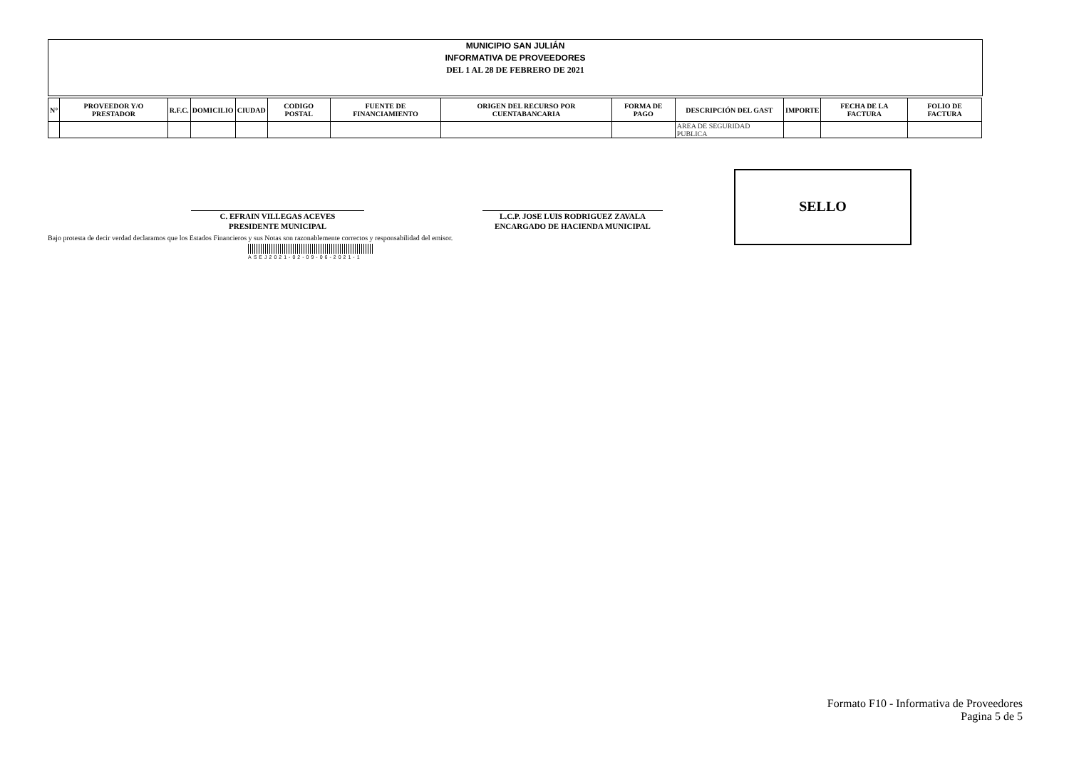MUNICIPIO SAN JULIÁN
INFORMATIVA DE PROVEEDORES
DEL 1 AL 28 DE FEBRERO DE 2021
| N° | PROVEEDOR Y/O PRESTADOR | R.F.C. | DOMICILIO | CIUDAD | CODIGO POSTAL | FUENTE DE FINANCIAMIENTO | ORIGEN DEL RECURSO POR CUENTABANCARIA | FORMA DE PAGO | DESCRIPCIÓN DEL GAST | IMPORTE | FECHA DE LA FACTURA | FOLIO DE FACTURA |
| --- | --- | --- | --- | --- | --- | --- | --- | --- | --- | --- | --- | --- |
| | | | | | | | | | AREA DE SEGURIDAD PUBLICA | | | |
C. EFRAIN VILLEGAS ACEVES
PRESIDENTE MUNICIPAL
L.C.P. JOSE LUIS RODRIGUEZ ZAVALA
ENCARGADO DE HACIENDA MUNICIPAL
Bajo protesta de decir verdad declaramos que los Estados Financieros y sus Notas son razonablemente correctos y responsabilidad del emisor.
ASEJ2021-02-09-06-2021-1
SELLO
Formato F10 - Informativa de Proveedores
Pagina 5 de 5